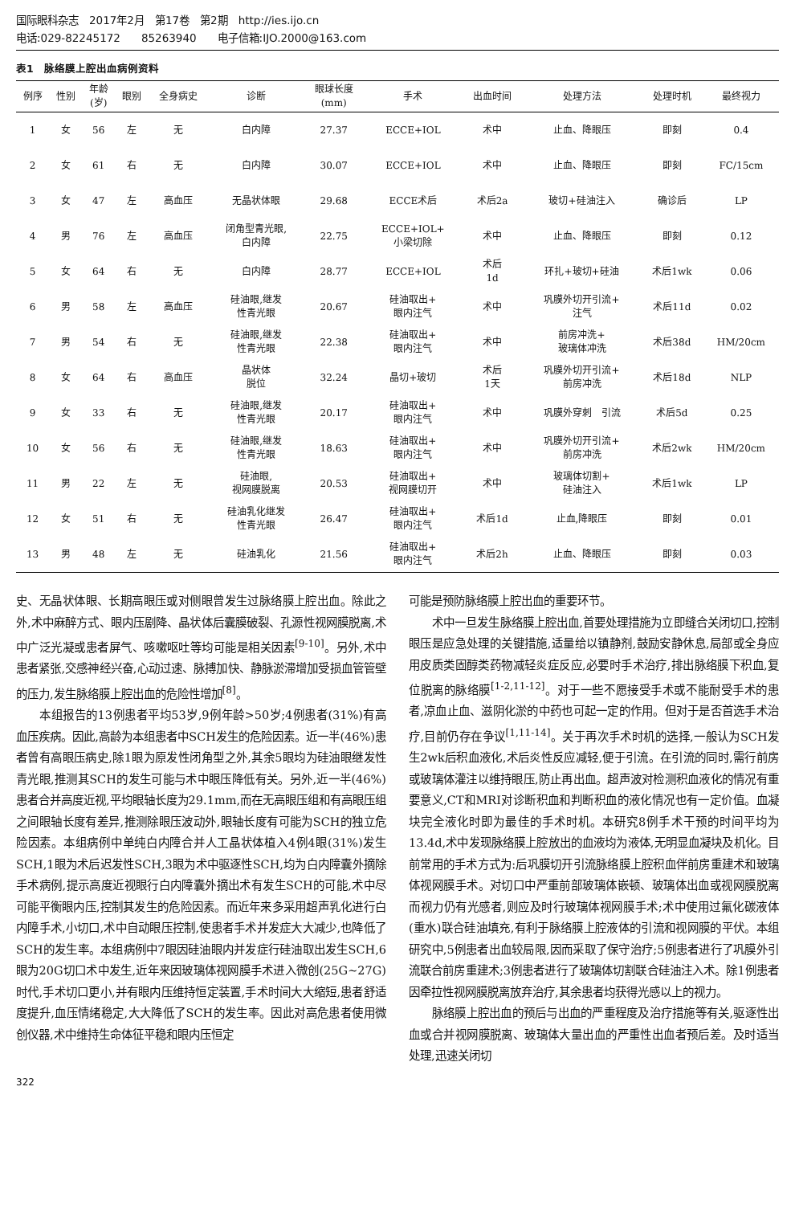国际眼科杂志　2017年2月　第17卷　第2期　http://ies.ijo.cn
电话:029-82245172　　85263940　　电子信箱:IJO.2000@163.com
表1　脉络膜上腔出血病例资料
| 例序 | 性别 | 年龄 (岁) | 眼别 | 全身病史 | 诊断 | 眼球长度 (mm) | 手术 | 出血时间 | 处理方法 | 处理时机 | 最终视力 |
| --- | --- | --- | --- | --- | --- | --- | --- | --- | --- | --- | --- |
| 1 | 女 | 56 | 左 | 无 | 白内障 | 27.37 | ECCE+IOL | 术中 | 止血、降眼压 | 即刻 | 0.4 |
| 2 | 女 | 61 | 右 | 无 | 白内障 | 30.07 | ECCE+IOL | 术中 | 止血、降眼压 | 即刻 | FC/15cm |
| 3 | 女 | 47 | 左 | 高血压 | 无晶状体眼 | 29.68 | ECCE术后 | 术后2a | 玻切+硅油注入 | 确诊后 | LP |
| 4 | 男 | 76 | 左 | 高血压 | 闭角型青光眼, 白内障 | 22.75 | ECCE+IOL+ 小梁切除 | 术中 | 止血、降眼压 | 即刻 | 0.12 |
| 5 | 女 | 64 | 右 | 无 | 白内障 | 28.77 | ECCE+IOL | 术后 1d | 环扎+玻切+硅油 | 术后1wk | 0.06 |
| 6 | 男 | 58 | 左 | 高血压 | 硅油眼,继发 性青光眼 | 20.67 | 硅油取出+ 眼内注气 | 术中 | 巩膜外切开引流+ 注气 | 术后11d | 0.02 |
| 7 | 男 | 54 | 右 | 无 | 硅油眼,继发 性青光眼 | 22.38 | 硅油取出+ 眼内注气 | 术中 | 前房冲洗+ 玻璃体冲洗 | 术后38d | HM/20cm |
| 8 | 女 | 64 | 右 | 高血压 | 晶状体 脱位 | 32.24 | 晶切+玻切 | 术后 1天 | 巩膜外切开引流+ 前房冲洗 | 术后18d | NLP |
| 9 | 女 | 33 | 右 | 无 | 硅油眼,继发 性青光眼 | 20.17 | 硅油取出+ 眼内注气 | 术中 | 巩膜外穿刺 引流 | 术后5d | 0.25 |
| 10 | 女 | 56 | 右 | 无 | 硅油眼,继发 性青光眼 | 18.63 | 硅油取出+ 眼内注气 | 术中 | 巩膜外切开引流+ 前房冲洗 | 术后2wk | HM/20cm |
| 11 | 男 | 22 | 左 | 无 | 硅油眼, 视网膜脱离 | 20.53 | 硅油取出+ 视网膜切开 | 术中 | 玻璃体切割+ 硅油注入 | 术后1wk | LP |
| 12 | 女 | 51 | 右 | 无 | 硅油乳化继发 性青光眼 | 26.47 | 硅油取出+ 眼内注气 | 术后1d | 止血,降眼压 | 即刻 | 0.01 |
| 13 | 男 | 48 | 左 | 无 | 硅油乳化 | 21.56 | 硅油取出+ 眼内注气 | 术后2h | 止血、降眼压 | 即刻 | 0.03 |
史、无晶状体眼、长期高眼压或对侧眼曾发生过脉络膜上腔出血。除此之外,术中麻醉方式、眼内压剧降、晶状体后囊膜破裂、孔源性视网膜脱离,术中广泛光凝或患者屏气、咳嗽呕吐等均可能是相关因素<sup>[9-10]</sup>。另外,术中患者紧张,交感神经兴奋,心动过速、脉搏加快、静脉淤滞增加受损血管管壁的压力,发生脉络膜上腔出血的危险性增加<sup>[8]</sup>。
本组报告的13例患者平均53岁,9例年龄>50岁;4例患者(31%)有高血压疾病。因此,高龄为本组患者中SCH发生的危险因素。近一半(46%)患者曾有高眼压病史,除1眼为原发性闭角型之外,其余5眼均为硅油眼继发性青光眼,推测其SCH的发生可能与术中眼压降低有关。另外,近一半(46%)患者合并高度近视,平均眼轴长度为29.1mm,而在无高眼压组和有高眼压组之间眼轴长度有差异,推测除眼压波动外,眼轴长度有可能为SCH的独立危险因素。本组病例中单纯白内障合并人工晶状体植入4例4眼(31%)发生SCH,1眼为术后迟发性SCH,3眼为术中驱逐性SCH,均为白内障囊外摘除手术病例,提示高度近视眼行白内障囊外摘出术有发生SCH的可能,术中尽可能平衡眼内压,控制其发生的危险因素。而近年来多采用超声乳化进行白内障手术,小切口,术中自动眼压控制,使患者手术并发症大大减少,也降低了SCH的发生率。本组病例中7眼因硅油眼内并发症行硅油取出发生SCH,6眼为20G切口术中发生,近年来因玻璃体视网膜手术进入微创(25G~27G)时代,手术切口更小,并有眼内压维持恒定装置,手术时间大大缩短,患者舒适度提升,血压情绪稳定,大大降低了SCH的发生率。因此对高危患者使用微创仪器,术中维持生命体征平稳和眼内压恒定
可能是预防脉络膜上腔出血的重要环节。
术中一旦发生脉络膜上腔出血,首要处理措施为立即缝合关闭切口,控制眼压是应急处理的关键措施,适量给以镇静剂,鼓励安静休息,局部或全身应用皮质类固醇类药物减轻炎症反应,必要时手术治疗,排出脉络膜下积血,复位脱离的脉络膜<sup>[1-2,11-12]</sup>。对于一些不愿接受手术或不能耐受手术的患者,凉血止血、滋阴化淤的中药也可起一定的作用。但对于是否首选手术治疗,目前仍存在争议<sup>[1,11-14]</sup>。关于再次手术时机的选择,一般认为SCH发生2wk后积血液化,术后炎性反应减轻,便于引流。在引流的同时,需行前房或玻璃体灌注以维持眼压,防止再出血。超声波对检测积血液化的情况有重要意义,CT和MRI对诊断积血和判断积血的液化情况也有一定价值。血凝块完全液化时即为最佳的手术时机。本研究8例手术干预的时间平均为13.4d,术中发现脉络膜上腔放出的血液均为液体,无明显血凝块及机化。目前常用的手术方式为:后巩膜切开引流脉络膜上腔积血伴前房重建术和玻璃体视网膜手术。对切口中严重前部玻璃体嵌顿、玻璃体出血或视网膜脱离而视力仍有光感者,则应及时行玻璃体视网膜手术;术中使用过氟化碳液体(重水)联合硅油填充,有利于脉络膜上腔液体的引流和视网膜的平伏。本组研究中,5例患者出血较局限,因而采取了保守治疗;5例患者进行了巩膜外引流联合前房重建术;3例患者进行了玻璃体切割联合硅油注入术。除1例患者因牵拉性视网膜脱离放弃治疗,其余患者均获得光感以上的视力。
脉络膜上腔出血的预后与出血的严重程度及治疗措施等有关,驱逐性出血或合并视网膜脱离、玻璃体大量出血的严重性出血者预后差。及时适当处理,迅速关闭切
322